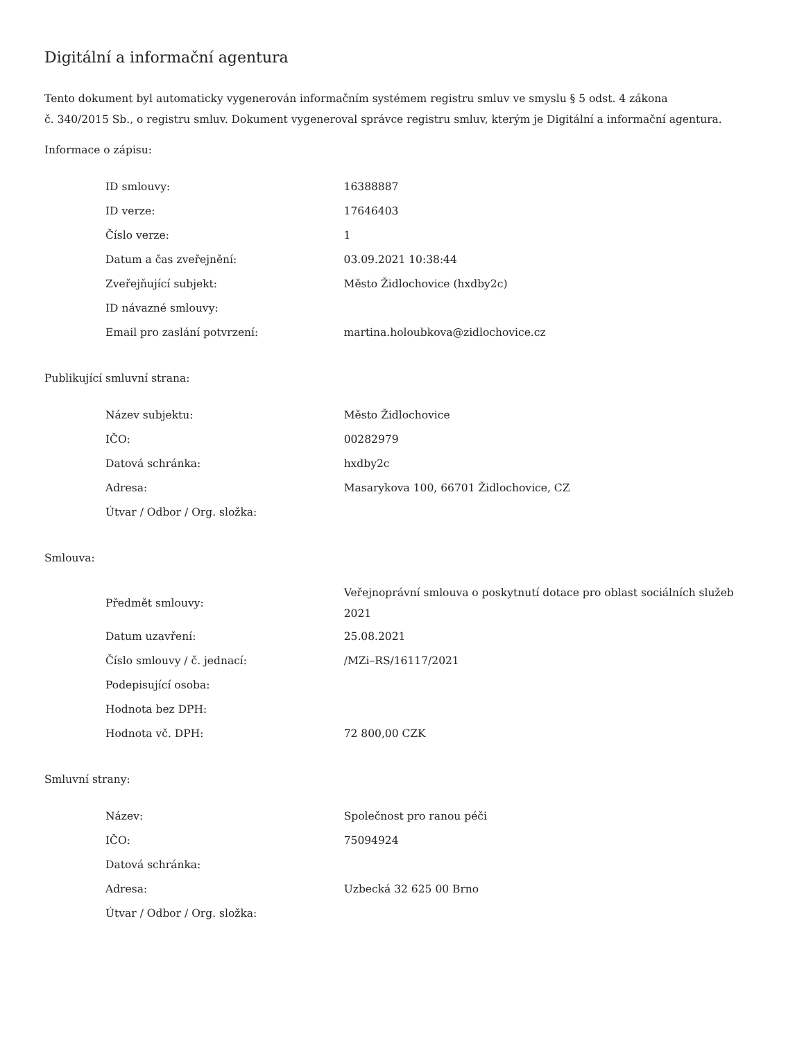Digitální a informační agentura
Tento dokument byl automaticky vygenerován informačním systémem registru smluv ve smyslu § 5 odst. 4 zákona
č. 340/2015 Sb., o registru smluv. Dokument vygeneroval správce registru smluv, kterým je Digitální a informační agentura.
Informace o zápisu:
| ID smlouvy: | 16388887 |
| ID verze: | 17646403 |
| Číslo verze: | 1 |
| Datum a čas zveřejnění: | 03.09.2021 10:38:44 |
| Zveřejňující subjekt: | Město Židlochovice (hxdby2c) |
| ID návazné smlouvy: | |
| Email pro zaslání potvrzení: | martina.holoubkova@zidlochovice.cz |
Publikující smluvní strana:
| Název subjektu: | Město Židlochovice |
| IČO: | 00282979 |
| Datová schránka: | hxdby2c |
| Adresa: | Masarykova 100, 66701 Židlochovice, CZ |
| Útvar / Odbor / Org. složka: | |
Smlouva:
| Předmět smlouvy: | Veřejnoprávní smlouva o poskytnutí dotace pro oblast sociálních služeb 2021 |
| Datum uzavření: | 25.08.2021 |
| Číslo smlouvy / č. jednací: | /MZi–RS/16117/2021 |
| Podepisující osoba: | |
| Hodnota bez DPH: | |
| Hodnota vč. DPH: | 72 800,00 CZK |
Smluvní strany:
| Název: | Společnost pro ranou péči |
| IČO: | 75094924 |
| Datová schránka: | |
| Adresa: | Uzbecká 32 625 00 Brno |
| Útvar / Odbor / Org. složka: | |